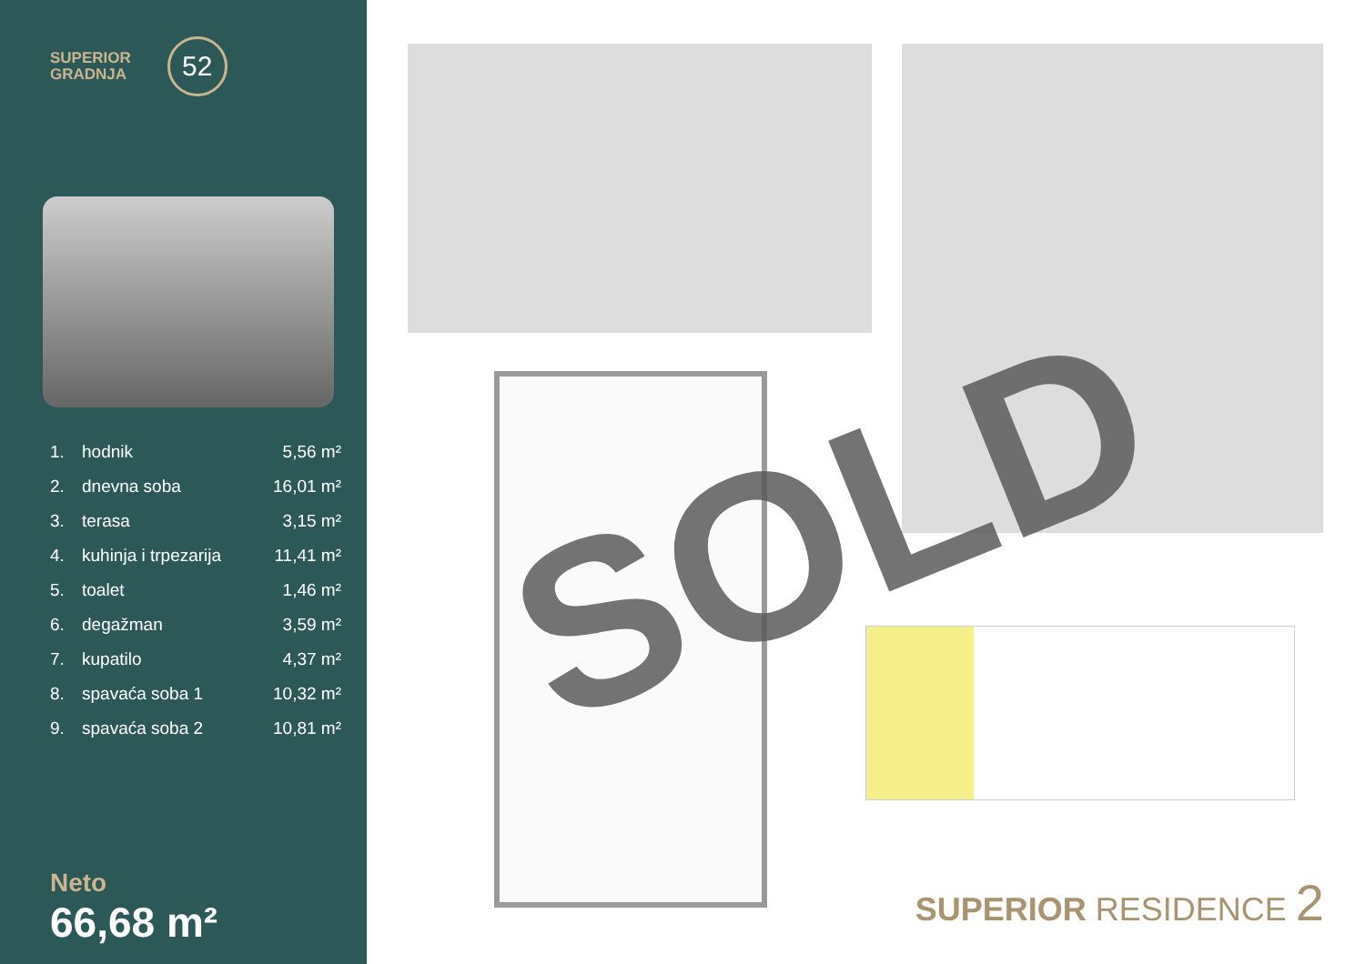SUPERIOR
GRADNJA
52
| 1. | hodnik | 5,56 m² |
| 2. | dnevna soba | 16,01 m² |
| 3. | terasa | 3,15 m² |
| 4. | kuhinja i trpezarija | 11,41 m² |
| 5. | toalet | 1,46 m² |
| 6. | degažman | 3,59 m² |
| 7. | kupatilo | 4,37 m² |
| 8. | spavaća soba 1 | 10,32 m² |
| 9. | spavaća soba 2 | 10,81 m² |
Neto
66,68 m²
SOLD
SUPERIOR RESIDENCE 2